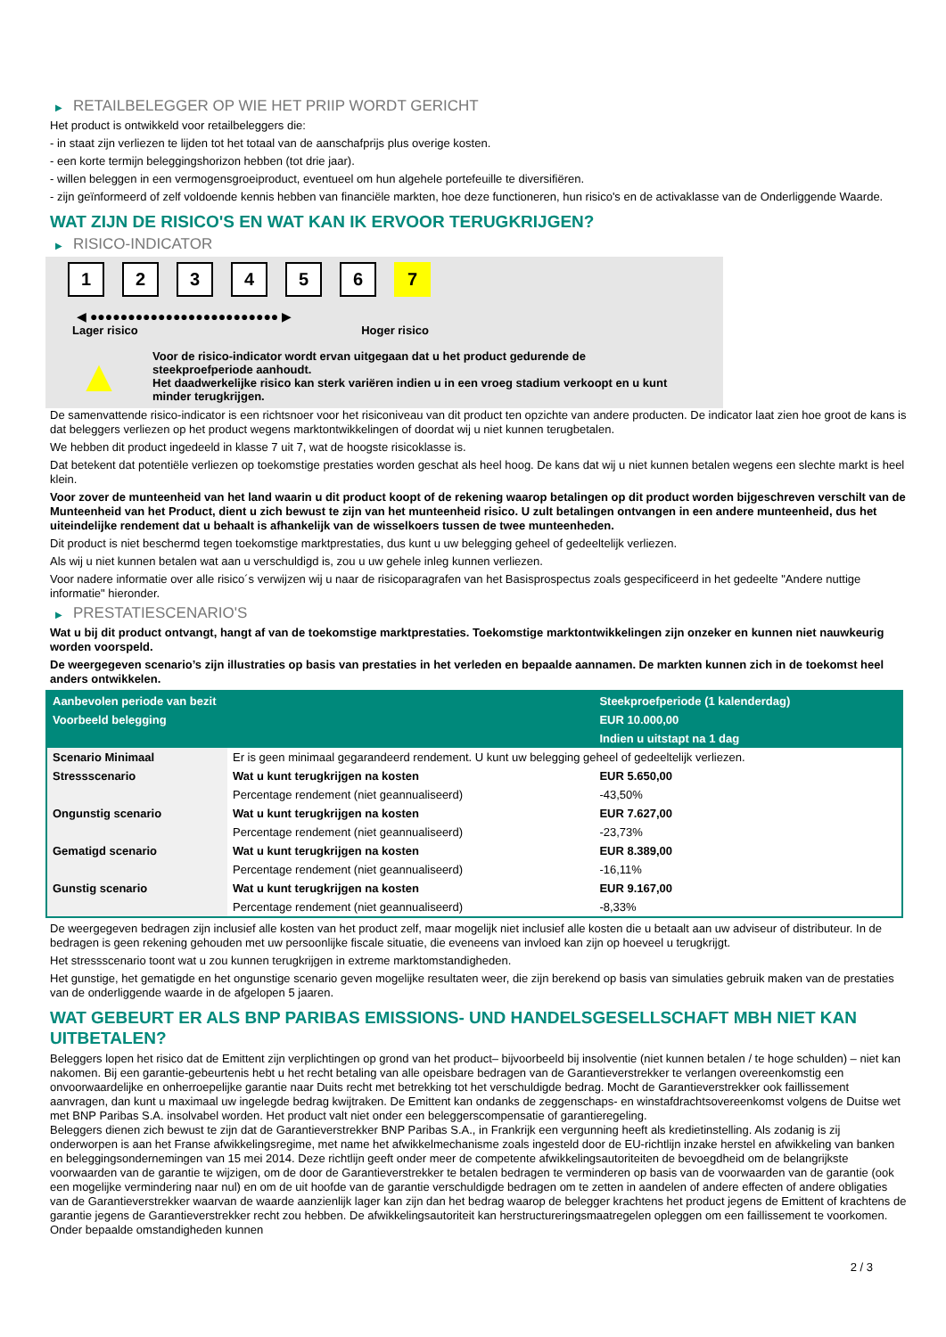▶ RETAILBELEGGER OP WIE HET PRIIP WORDT GERICHT
Het product is ontwikkeld voor retailbeleggers die:
- in staat zijn verliezen te lijden tot het totaal van de aanschafprijs plus overige kosten.
- een korte termijn beleggingshorizon hebben (tot drie jaar).
- willen beleggen in een vermogensgroeiproduct, eventueel om hun algehele portefeuille te diversifiëren.
- zijn geïnformeerd of zelf voldoende kennis hebben van financiële markten, hoe deze functioneren, hun risico's en de activaklasse van de Onderliggende Waarde.
WAT ZIJN DE RISICO'S EN WAT KAN IK ERVOOR TERUGKRIJGEN?
▶ RISICO-INDICATOR
1 2 3 4 5 6 7
◀ ●●●●●●●●●●●●●●●●●●●●●●●●● ▶
Lager risico Hoger risico
▲
Voor de risico-indicator wordt ervan uitgegaan dat u het product gedurende de steekproefperiode aanhoudt.
Het daadwerkelijke risico kan sterk variëren indien u in een vroeg stadium verkoopt en u kunt minder terugkrijgen.
De samenvattende risico-indicator is een richtsnoer voor het risiconiveau van dit product ten opzichte van andere producten. De indicator laat zien hoe groot de kans is dat beleggers verliezen op het product wegens marktontwikkelingen of doordat wij u niet kunnen terugbetalen.
We hebben dit product ingedeeld in klasse 7 uit 7, wat de hoogste risicoklasse is.
Dat betekent dat potentiële verliezen op toekomstige prestaties worden geschat als heel hoog. De kans dat wij u niet kunnen betalen wegens een slechte markt is heel klein.
Voor zover de munteenheid van het land waarin u dit product koopt of de rekening waarop betalingen op dit product worden bijgeschreven verschilt van de Munteenheid van het Product, dient u zich bewust te zijn van het munteenheid risico. U zult betalingen ontvangen in een andere munteenheid, dus het uiteindelijke rendement dat u behaalt is afhankelijk van de wisselkoers tussen de twee munteenheden.
Dit product is niet beschermd tegen toekomstige marktprestaties, dus kunt u uw belegging geheel of gedeeltelijk verliezen.
Als wij u niet kunnen betalen wat aan u verschuldigd is, zou u uw gehele inleg kunnen verliezen.
Voor nadere informatie over alle risico´s verwijzen wij u naar de risicoparagrafen van het Basisprospectus zoals gespecificeerd in het gedeelte "Andere nuttige informatie" hieronder.
▶ PRESTATIESCENARIO'S
Wat u bij dit product ontvangt, hangt af van de toekomstige marktprestaties. Toekomstige marktontwikkelingen zijn onzeker en kunnen niet nauwkeurig worden voorspeld.
De weergegeven scenario’s zijn illustraties op basis van prestaties in het verleden en bepaalde aannamen. De markten kunnen zich in de toekomst heel anders ontwikkelen.
| Aanbevolen periode van bezit | | Steekproefperiode (1 kalenderdag) |
| Voorbeeld belegging | | EUR 10.000,00 |
| | | Indien u uitstapt na 1 dag |
| Scenario Minimaal | Er is geen minimaal gegarandeerd rendement. U kunt uw belegging geheel of gedeeltelijk verliezen. | |
| Stressscenario | Wat u kunt terugkrijgen na kosten | EUR 5.650,00 |
| | Percentage rendement (niet geannualiseerd) | -43,50% |
| Ongunstig scenario | Wat u kunt terugkrijgen na kosten | EUR 7.627,00 |
| | Percentage rendement (niet geannualiseerd) | -23,73% |
| Gematigd scenario | Wat u kunt terugkrijgen na kosten | EUR 8.389,00 |
| | Percentage rendement (niet geannualiseerd) | -16,11% |
| Gunstig scenario | Wat u kunt terugkrijgen na kosten | EUR 9.167,00 |
| | Percentage rendement (niet geannualiseerd) | -8,33% |
De weergegeven bedragen zijn inclusief alle kosten van het product zelf, maar mogelijk niet inclusief alle kosten die u betaalt aan uw adviseur of distributeur. In de bedragen is geen rekening gehouden met uw persoonlijke fiscale situatie, die eveneens van invloed kan zijn op hoeveel u terugkrijgt.
Het stressscenario toont wat u zou kunnen terugkrijgen in extreme marktomstandigheden.
Het gunstige, het gematigde en het ongunstige scenario geven mogelijke resultaten weer, die zijn berekend op basis van simulaties gebruik maken van de prestaties van de onderliggende waarde in de afgelopen 5 jaaren.
WAT GEBEURT ER ALS BNP PARIBAS EMISSIONS- UND HANDELSGESELLSCHAFT MBH NIET KAN UITBETALEN?
Beleggers lopen het risico dat de Emittent zijn verplichtingen op grond van het product– bijvoorbeeld bij insolventie (niet kunnen betalen / te hoge schulden) – niet kan nakomen. Bij een garantie-gebeurtenis hebt u het recht betaling van alle opeisbare bedragen van de Garantieverstrekker te verlangen overeenkomstig een onvoorwaardelijke en onherroepelijke garantie naar Duits recht met betrekking tot het verschuldigde bedrag. Mocht de Garantieverstrekker ook faillissement aanvragen, dan kunt u maximaal uw ingelegde bedrag kwijtraken. De Emittent kan ondanks de zeggenschaps- en winstafdrachtsovereenkomst volgens de Duitse wet met BNP Paribas S.A. insolvabel worden. Het product valt niet onder een beleggerscompensatie of garantieregeling.
Beleggers dienen zich bewust te zijn dat de Garantieverstrekker BNP Paribas S.A., in Frankrijk een vergunning heeft als kredietinstelling. Als zodanig is zij onderworpen is aan het Franse afwikkelingsregime, met name het afwikkelmechanisme zoals ingesteld door de EU-richtlijn inzake herstel en afwikkeling van banken en beleggingsondernemingen van 15 mei 2014. Deze richtlijn geeft onder meer de competente afwikkelingsautoriteiten de bevoegdheid om de belangrijkste voorwaarden van de garantie te wijzigen, om de door de Garantieverstrekker te betalen bedragen te verminderen op basis van de voorwaarden van de garantie (ook een mogelijke vermindering naar nul) en om de uit hoofde van de garantie verschuldigde bedragen om te zetten in aandelen of andere effecten of andere obligaties van de Garantieverstrekker waarvan de waarde aanzienlijk lager kan zijn dan het bedrag waarop de belegger krachtens het product jegens de Emittent of krachtens de garantie jegens de Garantieverstrekker recht zou hebben. De afwikkelingsautoriteit kan herstructureringsmaatregelen opleggen om een faillissement te voorkomen. Onder bepaalde omstandigheden kunnen
2 / 3